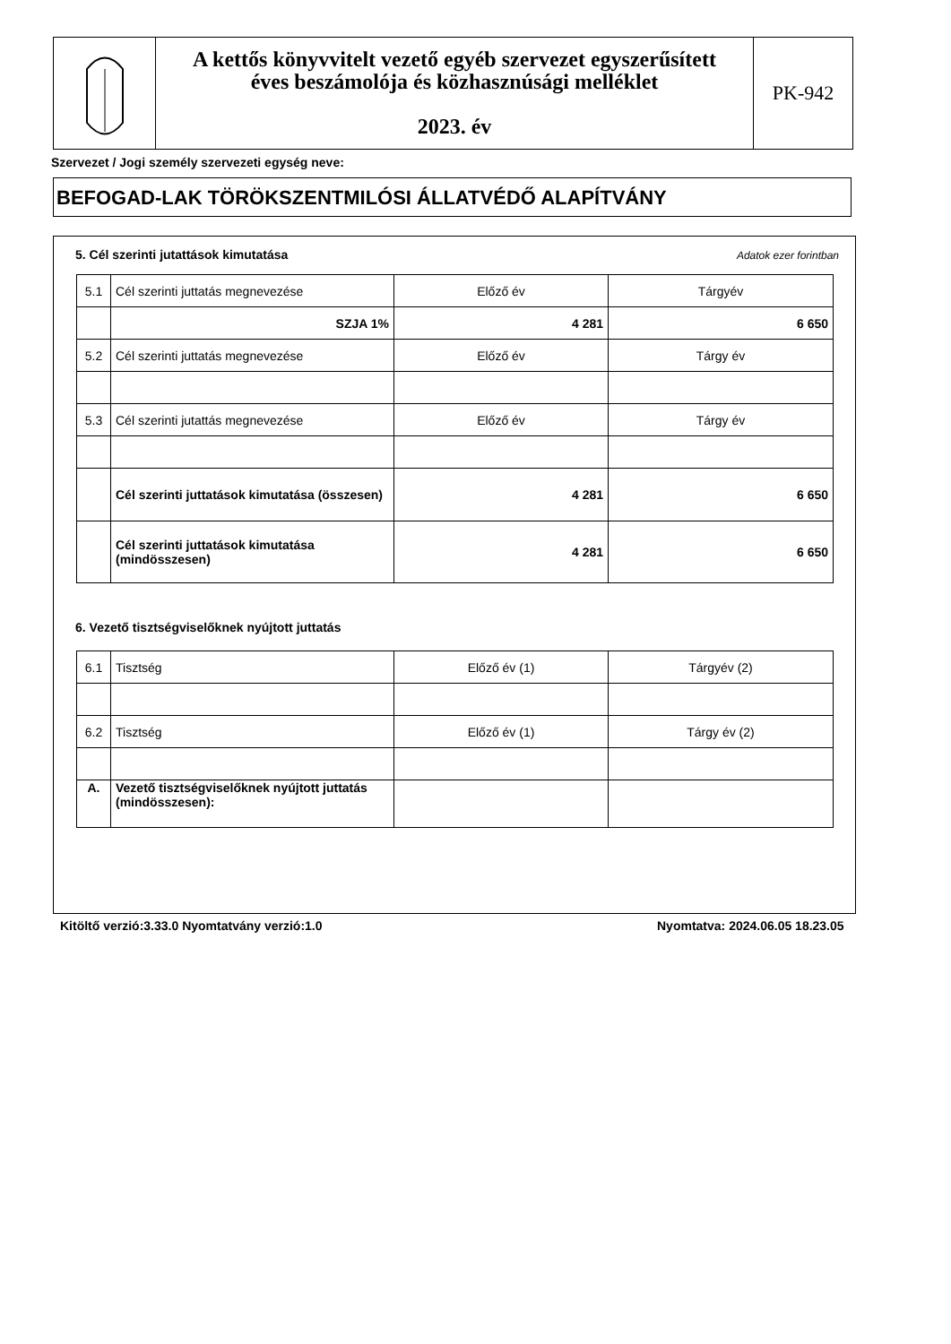A kettős könyvvitelt vezető egyéb szervezet egyszerűsített
éves beszámolója és közhasznúsági melléklet
2023. év
PK-942
Szervezet / Jogi személy szervezeti egység neve:
BEFOGAD-LAK TÖRÖKSZENTMILÓSI ÁLLATVÉDŐ ALAPÍTVÁNY
5. Cél szerinti jutattások kimutatása
Adatok ezer forintban
| 5.1 | Cél szerinti juttatás megnevezése | Előző év | Tárgyév |
| | SZJA 1% | 4 281 | 6 650 |
| 5.2 | Cél szerinti juttatás megnevezése | Előző év | Tárgy év |
| 5.3 | Cél szerinti jutattás megnevezése | Előző év | Tárgy év |
| | Cél szerinti juttatások kimutatása (összesen) | 4 281 | 6 650 |
| | Cél szerinti juttatások kimutatása (mindösszesen) | 4 281 | 6 650 |
6. Vezető tisztségviselőknek nyújtott juttatás
| 6.1 | Tisztség | Előző év (1) | Tárgyév (2) |
| 6.2 | Tisztség | Előző év (1) | Tárgy év (2) |
| A. | Vezető tisztségviselőknek nyújtott juttatás (mindösszesen): | | |
Kitöltő verzió:3.33.0 Nyomtatvány verzió:1.0
Nyomtatva: 2024.06.05 18.23.05